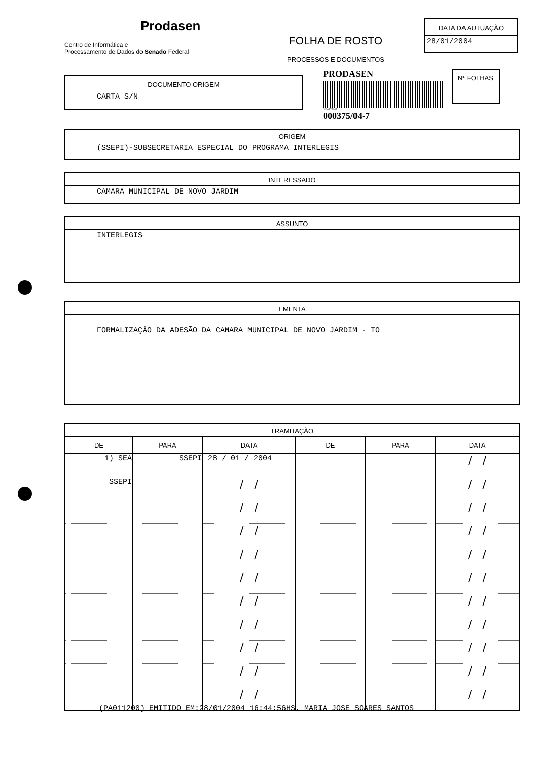Prodasen
Centro de Informática e
Processamento de Dados do Senado Federal
FOLHA DE ROSTO
PROCESSOS E DOCUMENTOS
DATA DA AUTUAÇÃO
28/01/2004
DOCUMENTO ORIGEM
CARTA S/N
PRODASEN
3000375047
000375/04-7
Nº FOLHAS
ORIGEM
(SSEPI)-SUBSECRETARIA ESPECIAL DO PROGRAMA INTERLEGIS
INTERESSADO
CAMARA MUNICIPAL DE NOVO JARDIM
ASSUNTO
INTERLEGIS
EMENTA
FORMALIZAÇÃO DA ADESÃO DA CAMARA MUNICIPAL DE NOVO JARDIM - TO
TRAMITAÇÃO
| DE | PARA | DATA | DE | PARA | DATA |
| --- | --- | --- | --- | --- | --- |
| 1) SEA | SSEPI | 28 / 01 / 2004 | | | / / |
| SSEPI | | / / | | | / / |
| | | / / | | | / / |
| | | / / | | | / / |
| | | / / | | | / / |
| | | / / | | | / / |
| | | / / | | | / / |
| | | / / | | | / / |
| | | / / | | | / / |
| | | / / | | | / / |
| | | / / | | | / / |
(PA011200) EMITIDO EM:28/01/2004 16:44:56HS. MARIA JOSE SOARES SANTOS